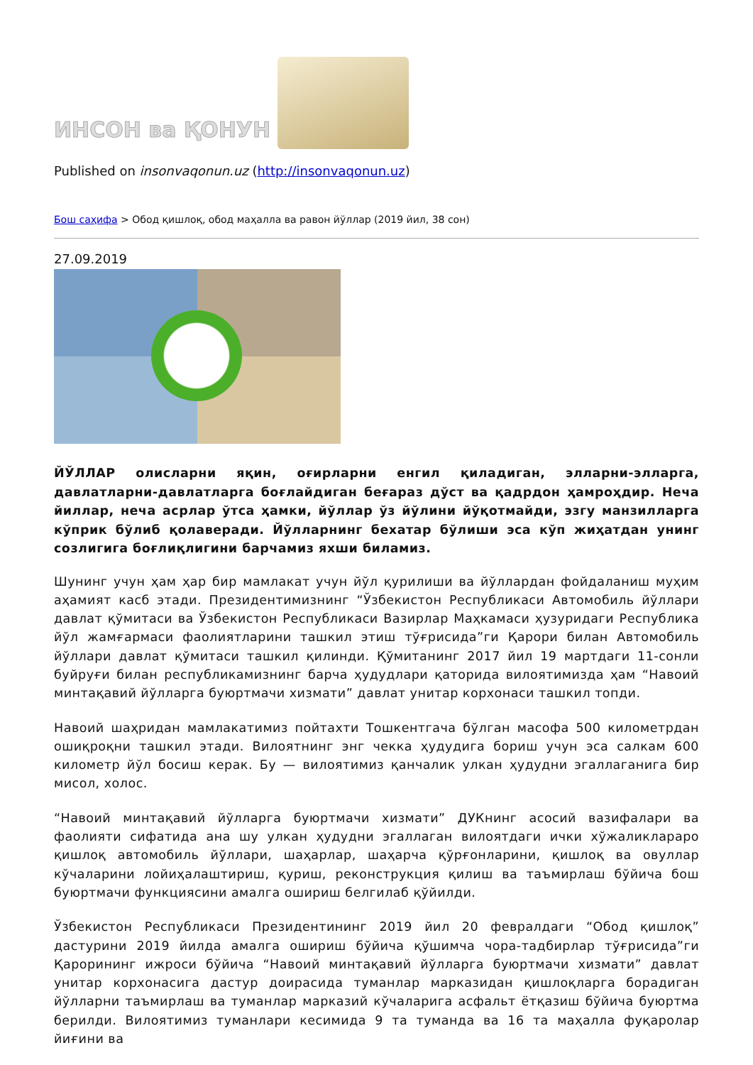ИНСОН ва ҚОНУН
Published on insonvaqonun.uz (http://insonvaqonun.uz)
Бош саҳифа > Обод қишлоқ, обод маҳалла ва равон йўллар (2019 йил, 38 сон)
27.09.2019
ЙЎЛЛАР олисларни яқин, оғирларни енгил қиладиган, элларни-элларга, давлатларни-давлатларга боғлайдиган беғараз дўст ва қадрдон ҳамроҳдир. Неча йиллар, неча асрлар ўтса ҳамки, йўллар ўз йўлини йўқотмайди, эзгу манзилларга кўприк бўлиб қолаверади. Йўлларнинг бехатар бўлиши эса кўп жиҳатдан унинг созлигига боғлиқлигини барчамиз яхши биламиз.
Шунинг учун ҳам ҳар бир мамлакат учун йўл қурилиши ва йўллардан фойдаланиш муҳим аҳамият касб этади. Президентимизнинг “Ўзбекистон Республикаси Автомобиль йўллари давлат қўмитаси ва Ўзбекистон Республикаси Вазирлар Маҳкамаси ҳузуридаги Республика йўл жамғармаси фаолиятларини ташкил этиш тўғрисида”ги Қарори билан Автомобиль йўллари давлат қўмитаси ташкил қилинди. Қўмитанинг 2017 йил 19 мартдаги 11-сонли буйруғи билан республикамизнинг барча ҳудудлари қаторида вилоятимизда ҳам “Навоий минтақавий йўлларга буюртмачи хизмати” давлат унитар корхонаси ташкил топди.
Навоий шаҳридан мамлакатимиз пойтахти Тошкентгача бўлган масофа 500 километрдан ошиқроқни ташкил этади. Вилоятнинг энг чекка ҳудудига бориш учун эса салкам 600 километр йўл босиш керак. Бу — вилоятимиз қанчалик улкан ҳудудни эгаллаганига бир мисол, холос.
“Навоий минтақавий йўлларга буюртмачи хизмати” ДУКнинг асосий вазифалари ва фаолияти сифатида ана шу улкан ҳудудни эгаллаган вилоятдаги ички хўжаликлараро қишлоқ автомобиль йўллари, шаҳарлар, шаҳарча қўрғонларини, қишлоқ ва овуллар кўчаларини лойиҳалаштириш, қуриш, реконструкция қилиш ва таъмирлаш бўйича бош буюртмачи функциясини амалга ошириш белгилаб қўйилди.
Ўзбекистон Республикаси Президентининг 2019 йил 20 февралдаги “Обод қишлоқ” дастурини 2019 йилда амалга ошириш бўйича қўшимча чора-тадбирлар тўғрисида”ги Қарорининг ижроси бўйича “Навоий минтақавий йўлларга буюртмачи хизмати” давлат унитар корхонасига дастур доирасида туманлар марказидан қишлоқларга борадиган йўлларни таъмирлаш ва туманлар марказий кўчаларига асфальт ётқазиш бўйича буюртма берилди. Вилоятимиз туманлари кесимида 9 та туманда ва 16 та маҳалла фуқаролар йиғини ва